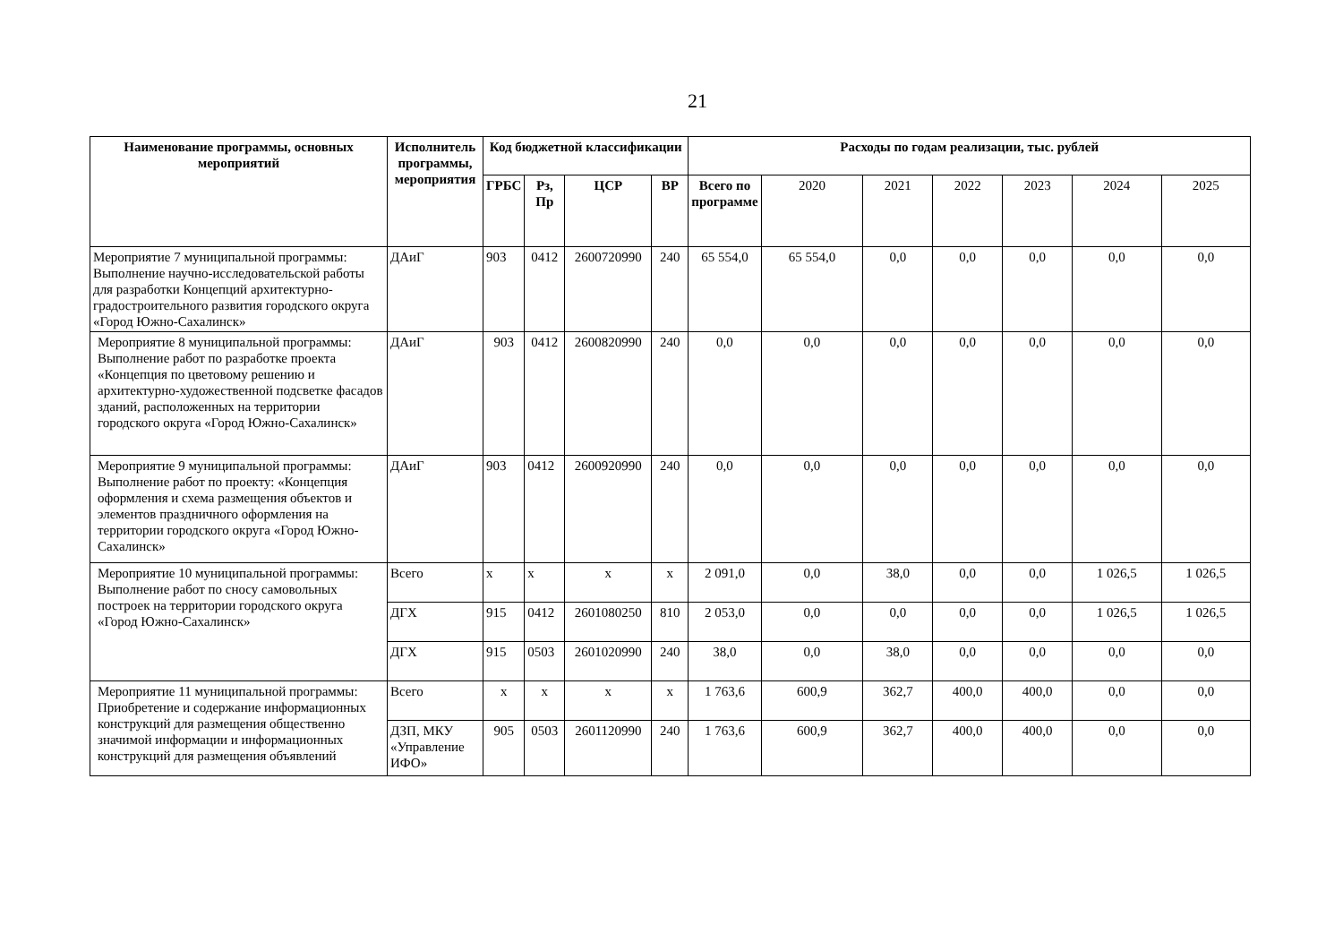21
| Наименование программы, основных мероприятий | Исполнитель программы, мероприятия | Код бюджетной классификации | | | | Расходы по годам реализации, тыс. рублей | | | | | | |
| --- | --- | --- | --- | --- | --- | --- | --- | --- | --- | --- | --- | --- |
| | | ГРБС | Рз, Пр | ЦСР | ВР | Всего по программе | 2020 | 2021 | 2022 | 2023 | 2024 | 2025 |
| Мероприятие 7 муниципальной программы: Выполнение научно-исследовательской работы для разработки Концепций архитектурно-градостроительного развития городского округа «Город Южно-Сахалинск» | ДАиГ | 903 | 0412 | 2600720990 | 240 | 65 554,0 | 65 554,0 | 0,0 | 0,0 | 0,0 | 0,0 | 0,0 |
| Мероприятие 8 муниципальной программы: Выполнение работ по разработке проекта «Концепция по цветовому решению и архитектурно-художественной подсветке фасадов зданий, расположенных на территории городского округа «Город Южно-Сахалинск» | ДАиГ | 903 | 0412 | 2600820990 | 240 | 0,0 | 0,0 | 0,0 | 0,0 | 0,0 | 0,0 | 0,0 |
| Мероприятие 9 муниципальной программы: Выполнение работ по проекту: «Концепция оформления и схема размещения объектов и элементов праздничного оформления на территории городского округа «Город Южно-Сахалинск» | ДАиГ | 903 | 0412 | 2600920990 | 240 | 0,0 | 0,0 | 0,0 | 0,0 | 0,0 | 0,0 | 0,0 |
| Мероприятие 10 муниципальной программы: Выполнение работ по сносу самовольных построек на территории городского округа «Город Южно-Сахалинск» | Всего | х | х | х | х | 2 091,0 | 0,0 | 38,0 | 0,0 | 0,0 | 1 026,5 | 1 026,5 |
| | ДГХ | 915 | 0412 | 2601080250 | 810 | 2 053,0 | 0,0 | 0,0 | 0,0 | 0,0 | 1 026,5 | 1 026,5 |
| | ДГХ | 915 | 0503 | 2601020990 | 240 | 38,0 | 0,0 | 38,0 | 0,0 | 0,0 | 0,0 | 0,0 |
| Мероприятие 11 муниципальной программы: Приобретение и содержание информационных конструкций для размещения общественно значимой информации и информационных конструкций для размещения объявлений | Всего | х | х | х | х | 1 763,6 | 600,9 | 362,7 | 400,0 | 400,0 | 0,0 | 0,0 |
| | ДЗП, МКУ «Управление ИФО» | 905 | 0503 | 2601120990 | 240 | 1 763,6 | 600,9 | 362,7 | 400,0 | 400,0 | 0,0 | 0,0 |